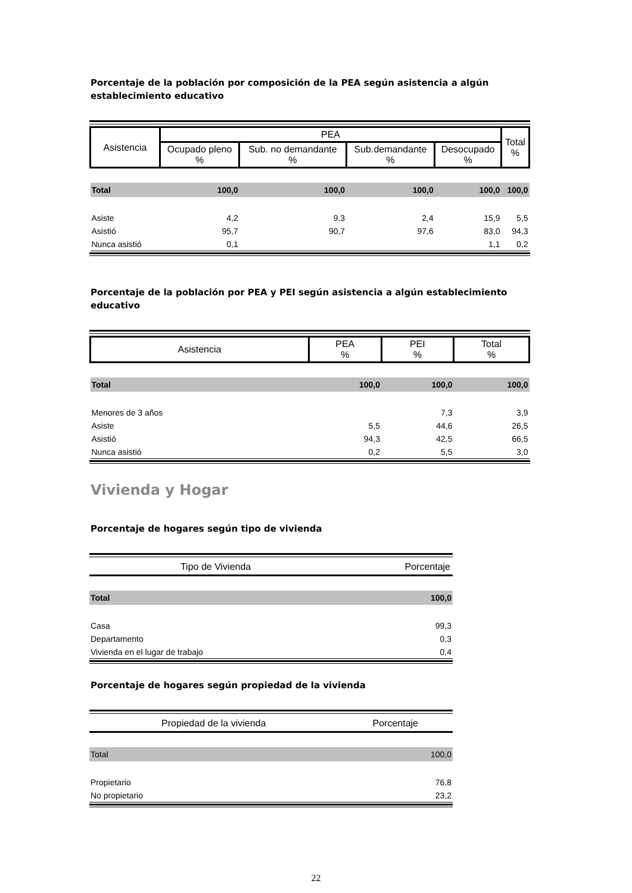Porcentaje de la población por composición de la PEA según asistencia a algún establecimiento educativo
| Asistencia | PEA | | | | Total % |
| | Ocupado pleno % | Sub. no demandante % | Sub.demandante % | Desocupado % | |
| Total | 100,0 | 100,0 | 100,0 | 100,0 | 100,0 |
| Asiste | 4,2 | 9,3 | 2,4 | 15,9 | 5,5 |
| Asistió | 95,7 | 90,7 | 97,6 | 83,0 | 94,3 |
| Nunca asistió | 0,1 | | | 1,1 | 0,2 |
Porcentaje de la población por PEA y PEI según asistencia a algún establecimiento educativo
| Asistencia | PEA % | PEI % | Total % |
| Total | 100,0 | 100,0 | 100,0 |
| Menores de 3 años | | 7,3 | 3,9 |
| Asiste | 5,5 | 44,6 | 26,5 |
| Asistió | 94,3 | 42,5 | 66,5 |
| Nunca asistió | 0,2 | 5,5 | 3,0 |
Vivienda y Hogar
Porcentaje de hogares según tipo de vivienda
| Tipo de Vivienda | Porcentaje |
| Total | 100,0 |
| Casa | 99,3 |
| Departamento | 0,3 |
| Vivienda en el lugar de trabajo | 0,4 |
Porcentaje de hogares según propiedad de la vivienda
| Propiedad de la vivienda | Porcentaje |
| Total | 100,0 |
| Propietario | 76,8 |
| No propietario | 23,2 |
22